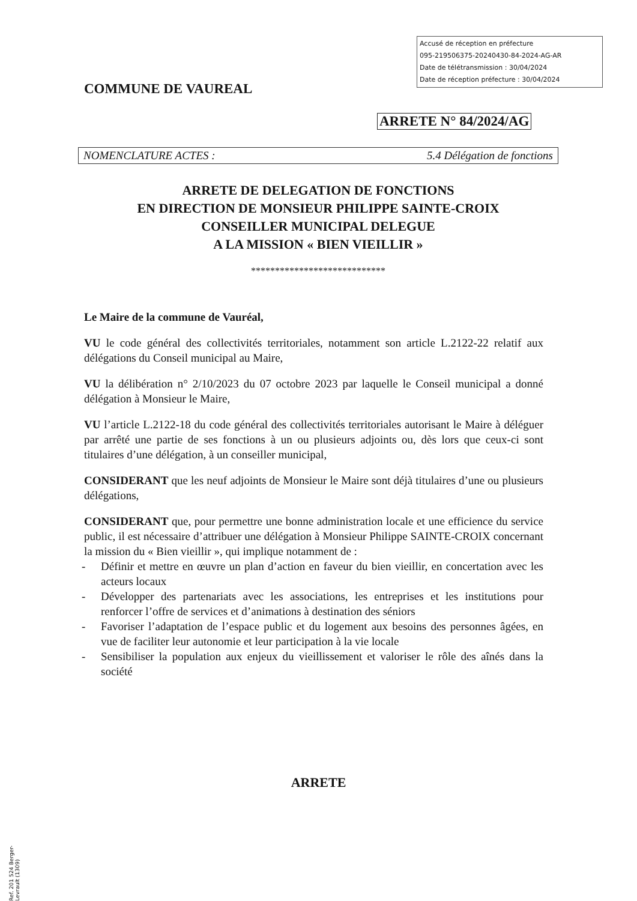Accusé de réception en préfecture
095-219506375-20240430-84-2024-AG-AR
Date de télétransmission : 30/04/2024
Date de réception préfecture : 30/04/2024
COMMUNE DE VAUREAL
ARRETE N° 84/2024/AG
NOMENCLATURE ACTES : 5.4 Délégation de fonctions
ARRETE DE DELEGATION DE FONCTIONS
EN DIRECTION DE MONSIEUR PHILIPPE SAINTE-CROIX
CONSEILLER MUNICIPAL DELEGUE
A LA MISSION « BIEN VIEILLIR »
****************************
Le Maire de la commune de Vauréal,
VU le code général des collectivités territoriales, notamment son article L.2122-22 relatif aux délégations du Conseil municipal au Maire,
VU la délibération n° 2/10/2023 du 07 octobre 2023 par laquelle le Conseil municipal a donné délégation à Monsieur le Maire,
VU l’article L.2122-18 du code général des collectivités territoriales autorisant le Maire à déléguer par arrêté une partie de ses fonctions à un ou plusieurs adjoints ou, dès lors que ceux-ci sont titulaires d’une délégation, à un conseiller municipal,
CONSIDERANT que les neuf adjoints de Monsieur le Maire sont déjà titulaires d’une ou plusieurs délégations,
CONSIDERANT que, pour permettre une bonne administration locale et une efficience du service public, il est nécessaire d’attribuer une délégation à Monsieur Philippe SAINTE-CROIX concernant la mission du « Bien vieillir », qui implique notamment de :
- Définir et mettre en œuvre un plan d’action en faveur du bien vieillir, en concertation avec les acteurs locaux
- Développer des partenariats avec les associations, les entreprises et les institutions pour renforcer l’offre de services et d’animations à destination des séniors
- Favoriser l’adaptation de l’espace public et du logement aux besoins des personnes âgées, en vue de faciliter leur autonomie et leur participation à la vie locale
- Sensibiliser la population aux enjeux du vieillissement et valoriser le rôle des aînés dans la société
ARRETE
Ref. 201 524 Berger-Levrault (1309)